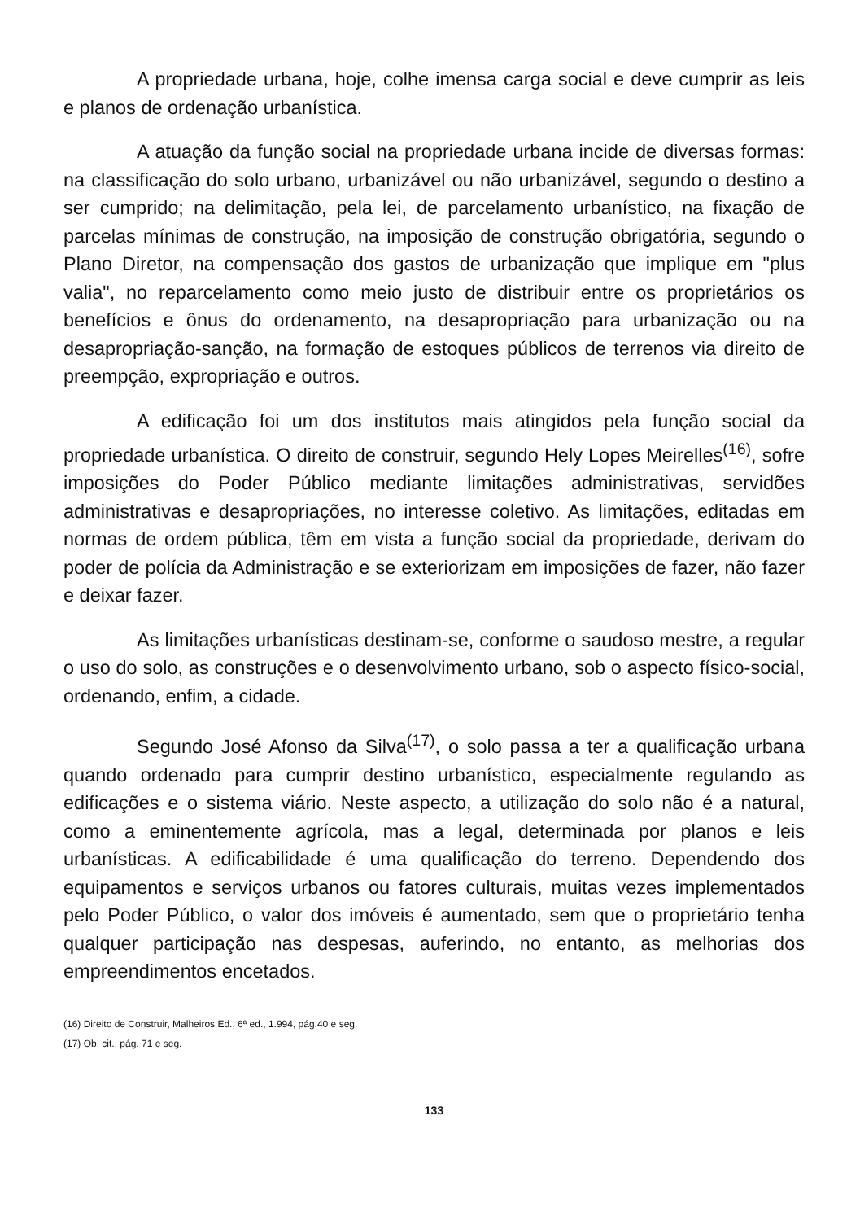A propriedade urbana, hoje, colhe imensa carga social e deve cumprir as leis e planos de ordenação urbanística.
A atuação da função social na propriedade urbana incide de diversas formas: na classificação do solo urbano, urbanizável ou não urbanizável, segundo o destino a ser cumprido; na delimitação, pela lei, de parcelamento urbanístico, na fixação de parcelas mínimas de construção, na imposição de construção obrigatória, segundo o Plano Diretor, na compensação dos gastos de urbanização que implique em "plus valia", no reparcelamento como meio justo de distribuir entre os proprietários os benefícios e ônus do ordenamento, na desapropriação para urbanização ou na desapropriação-sanção, na formação de estoques públicos de terrenos via direito de preempção, expropriação e outros.
A edificação foi um dos institutos mais atingidos pela função social da propriedade urbanística. O direito de construir, segundo Hely Lopes Meirelles<sup>(16)</sup>, sofre imposições do Poder Público mediante limitações administrativas, servidões administrativas e desapropriações, no interesse coletivo. As limitações, editadas em normas de ordem pública, têm em vista a função social da propriedade, derivam do poder de polícia da Administração e se exteriorizam em imposições de fazer, não fazer e deixar fazer.
As limitações urbanísticas destinam-se, conforme o saudoso mestre, a regular o uso do solo, as construções e o desenvolvimento urbano, sob o aspecto físico-social, ordenando, enfim, a cidade.
Segundo José Afonso da Silva<sup>(17)</sup>, o solo passa a ter a qualificação urbana quando ordenado para cumprir destino urbanístico, especialmente regulando as edificações e o sistema viário. Neste aspecto, a utilização do solo não é a natural, como a eminentemente agrícola, mas a legal, determinada por planos e leis urbanísticas. A edificabilidade é uma qualificação do terreno. Dependendo dos equipamentos e serviços urbanos ou fatores culturais, muitas vezes implementados pelo Poder Público, o valor dos imóveis é aumentado, sem que o proprietário tenha qualquer participação nas despesas, auferindo, no entanto, as melhorias dos empreendimentos encetados.
(16) Direito de Construir, Malheiros Ed., 6ª ed., 1.994, pág.40 e seg.
(17) Ob. cit., pág. 71 e seg.
133